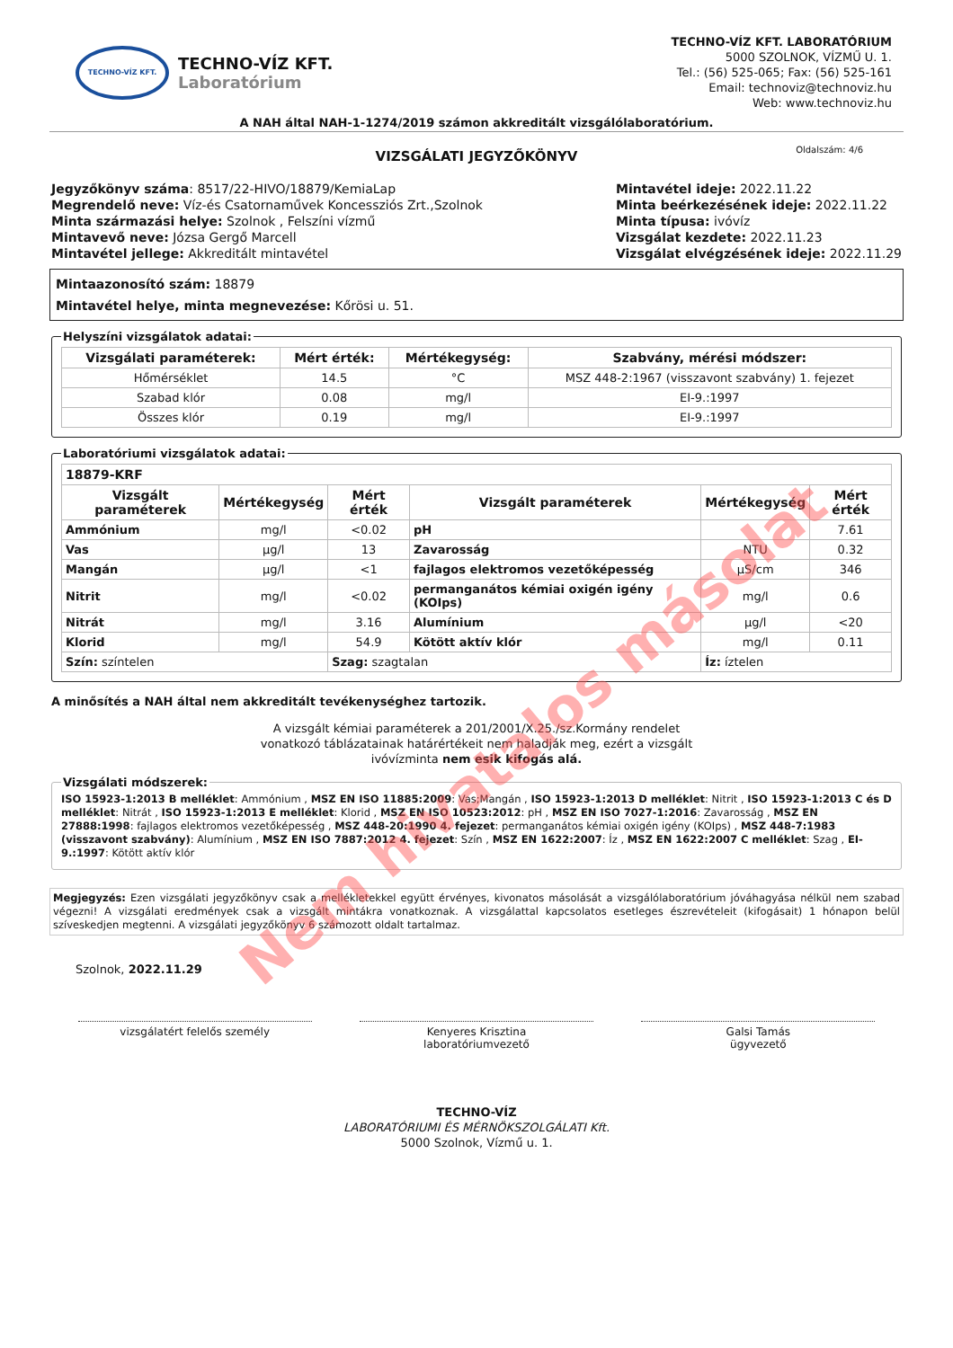TECHNO-VÍZ KFT.
TECHNO-VÍZ KFT.
Laboratórium
TECHNO-VÍZ KFT. LABORATÓRIUM
5000 SZOLNOK, VÍZMŰ U. 1.
Tel.: (56) 525-065; Fax: (56) 525-161
Email: technoviz@technoviz.hu
Web: www.technoviz.hu
A NAH által NAH-1-1274/2019 számon akkreditált vizsgálólaboratórium.
VIZSGÁLATI JEGYZŐKÖNYV Oldalszám: 4/6
Jegyzőkönyv száma: 8517/22-HIVO/18879/KemiaLap
Megrendelő neve: Víz-és Csatornaművek Koncessziós Zrt.,Szolnok
Minta származási helye: Szolnok , Felszíni vízmű
Mintavevő neve: Józsa Gergő Marcell
Mintavétel jellege: Akkreditált mintavétel
Mintavétel ideje: 2022.11.22
Minta beérkezésének ideje: 2022.11.22
Minta típusa: ivóvíz
Vizsgálat kezdete: 2022.11.23
Vizsgálat elvégzésének ideje: 2022.11.29
Mintaazonosító szám: 18879
Mintavétel helye, minta megnevezése: Kőrösi u. 51.
Helyszíni vizsgálatok adatai:
| Vizsgálati paraméterek: | Mért érték: | Mértékegység: | Szabvány, mérési módszer: |
| --- | --- | --- | --- |
| Hőmérséklet | 14.5 | °C | MSZ 448-2:1967 (visszavont szabvány) 1. fejezet |
| Szabad klór | 0.08 | mg/l | EI-9.:1997 |
| Összes klór | 0.19 | mg/l | EI-9.:1997 |
Laboratóriumi vizsgálatok adatai:
| 18879-KRF | | | | | |
| Vizsgált paraméterek | Mértékegység | Mért érték | Vizsgált paraméterek | Mértékegység | Mért érték |
| Ammónium | mg/l | <0.02 | pH | | 7.61 |
| Vas | µg/l | 13 | Zavarosság | NTU | 0.32 |
| Mangán | µg/l | <1 | fajlagos elektromos vezetőképesség | µS/cm | 346 |
| Nitrit | mg/l | <0.02 | permanganátos kémiai oxigén igény (KOIps) | mg/l | 0.6 |
| Nitrát | mg/l | 3.16 | Alumínium | µg/l | <20 |
| Klorid | mg/l | 54.9 | Kötött aktív klór | mg/l | 0.11 |
| Szín: színtelen | | Szag: szagtalan | | Íz: íztelen | |
A minősítés a NAH által nem akkreditált tevékenységhez tartozik.
A vizsgált kémiai paraméterek a 201/2001/X.25./sz.Kormány rendelet
vonatkozó táblázatainak határértékeit nem haladják meg, ezért a vizsgált
ivóvízminta nem esik kifogás alá.
Vizsgálati módszerek:
ISO 15923-1:2013 B melléklet: Ammónium , MSZ EN ISO 11885:2009: Vas;Mangán , ISO 15923-1:2013 D melléklet: Nitrit , ISO 15923-1:2013 C és D melléklet: Nitrát , ISO 15923-1:2013 E melléklet: Klorid , MSZ EN ISO 10523:2012: pH , MSZ EN ISO 7027-1:2016: Zavarosság , MSZ EN 27888:1998: fajlagos elektromos vezetőképesség , MSZ 448-20:1990 4. fejezet: permanganátos kémiai oxigén igény (KOIps) , MSZ 448-7:1983 (visszavont szabvány): Alumínium , MSZ EN ISO 7887:2012 4. fejezet: Szín , MSZ EN 1622:2007: Íz , MSZ EN 1622:2007 C melléklet: Szag , EI-9.:1997: Kötött aktív klór
Megjegyzés: Ezen vizsgálati jegyzőkönyv csak a mellékletekkel együtt érvényes, kivonatos másolását a vizsgálólaboratórium jóváhagyása nélkül nem szabad végezni! A vizsgálati eredmények csak a vizsgált mintákra vonatkoznak. A vizsgálattal kapcsolatos esetleges észrevételeit (kifogásait) 1 hónapon belül szíveskedjen megtenni. A vizsgálati jegyzőkönyv 6 számozott oldalt tartalmaz.
Szolnok, 2022.11.29
vizsgálatért felelős személy Kenyeres Krisztina
laboratóriumvezető
Galsi Tamás
ügyvezető
TECHNO-VÍZ
LABORATÓRIUMI ÉS MÉRNÖKSZOLGÁLATI Kft.
5000 Szolnok, Vízmű u. 1.
Nem hivatalos másolat